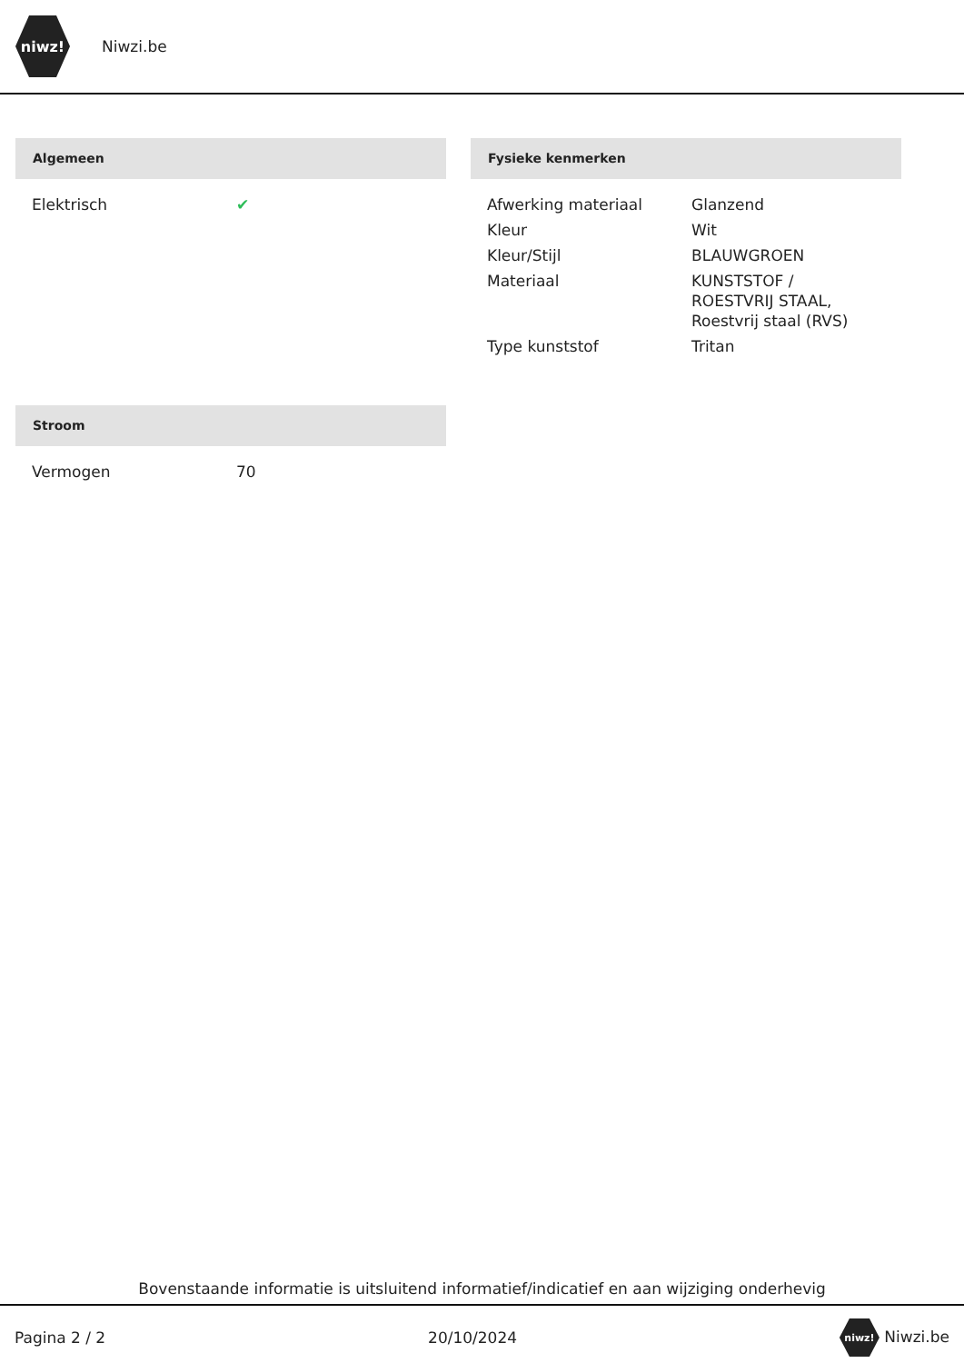niwz!
Niwzi.be
Algemeen
| Elektrisch | ✔ |
Fysieke kenmerken
| Afwerking materiaal | Glanzend |
| Kleur | Wit |
| Kleur/Stijl | BLAUWGROEN |
| Materiaal | KUNSTSTOF / ROESTVRIJ STAAL, Roestvrij staal (RVS) |
| Type kunststof | Tritan |
Stroom
| Vermogen | 70 |
Bovenstaande informatie is uitsluitend informatief/indicatief en aan wijziging onderhevig
Pagina 2 / 2 20/10/2024 niwz! Niwzi.be